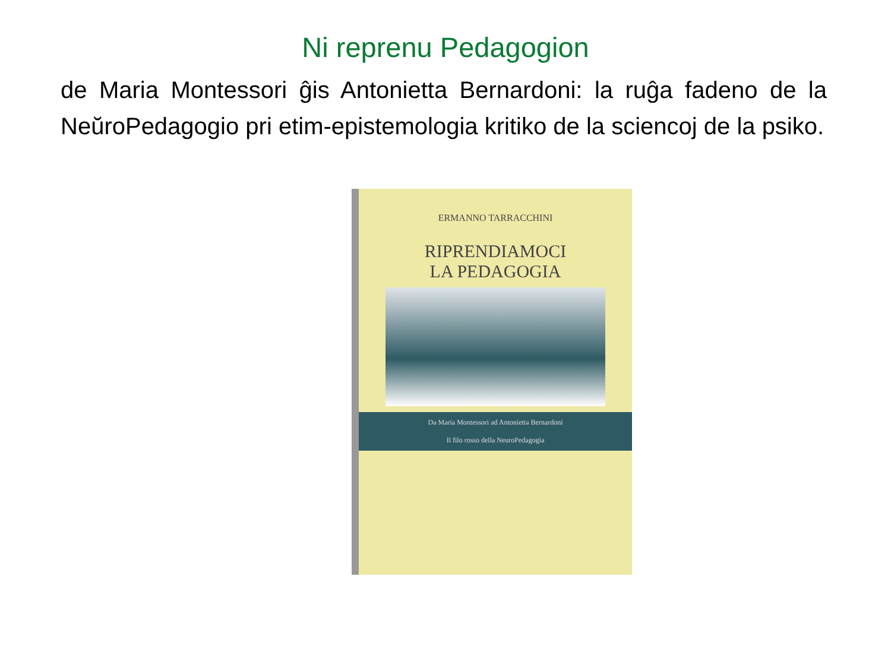Ni reprenu Pedagogion
de Maria Montessori ĝis Antonietta Bernardoni: la ruĝa fadeno de la NeŭroPedagogio pri etim-epistemologia kritiko de la sciencoj de la psiko.
ERMANNO TARRACCHINI
RIPRENDIAMOCI
LA PEDAGOGIA
Da Maria Montessori ad Antonietta Bernardoni
Il filo rosso della NeuroPedagogia